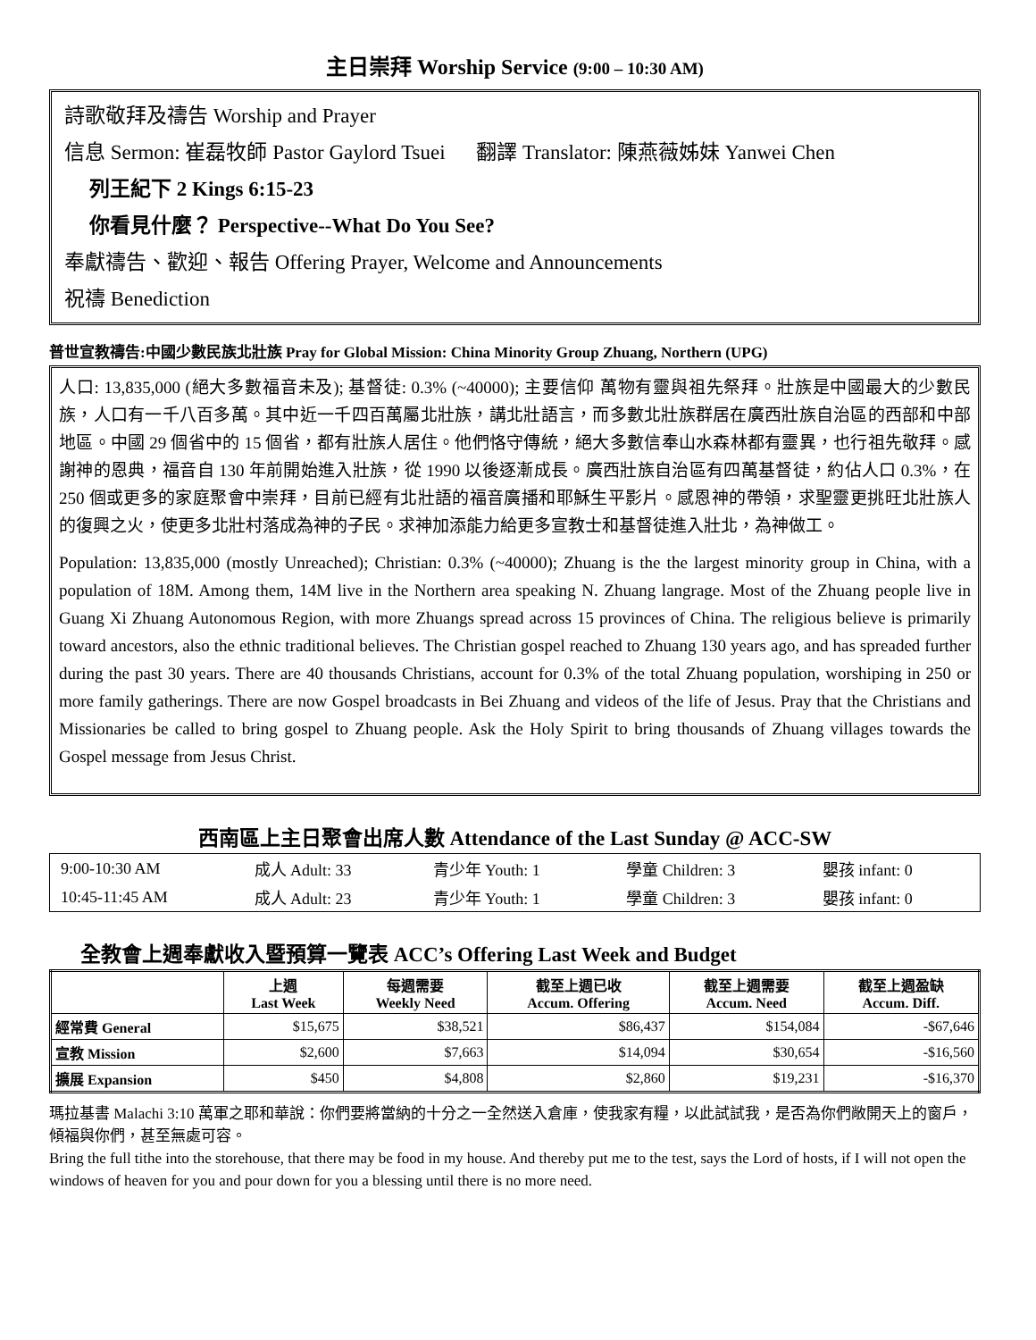主日崇拜 Worship Service (9:00 – 10:30 AM)
詩歌敬拜及禱告 Worship and Prayer
信息 Sermon: 崔磊牧師 Pastor Gaylord Tsuei 翻譯 Translator: 陳燕薇姊妹 Yanwei Chen
列王紀下 2 Kings 6:15-23
你看見什麼？ Perspective--What Do You See?
奉獻禱告、歡迎、報告 Offering Prayer, Welcome and Announcements
祝禱 Benediction
普世宣教禱告:中國少數民族北壯族 Pray for Global Mission: China Minority Group Zhuang, Northern (UPG)
人口: 13,835,000 (絕大多數福音未及); 基督徒: 0.3% (~40000); 主要信仰 萬物有靈與祖先祭拜。壯族是中國最大的少數民族，人口有一千八百多萬。其中近一千四百萬屬北壯族，講北壯語言，而多數北壯族群居在廣西壯族自治區的西部和中部地區。中國 29 個省中的 15 個省，都有壯族人居住。他們恪守傳統，絕大多數信奉山水森林都有靈異，也行祖先敬拜。感謝神的恩典，福音自 130 年前開始進入壯族，從 1990 以後逐漸成長。廣西壯族自治區有四萬基督徒，約佔人口 0.3%，在 250 個或更多的家庭聚會中崇拜，目前已經有北壯語的福音廣播和耶穌生平影片。感恩神的帶領，求聖靈更挑旺北壯族人的復興之火，使更多北壯村落成為神的子民。求神加添能力給更多宣教士和基督徒進入壯北，為神做工。
Population: 13,835,000 (mostly Unreached); Christian: 0.3% (~40000); Zhuang is the the largest minority group in China, with a population of 18M. Among them, 14M live in the Northern area speaking N. Zhuang langrage. Most of the Zhuang people live in Guang Xi Zhuang Autonomous Region, with more Zhuangs spread across 15 provinces of China. The religious believe is primarily toward ancestors, also the ethnic traditional believes. The Christian gospel reached to Zhuang 130 years ago, and has spreaded further during the past 30 years. There are 40 thousands Christians, account for 0.3% of the total Zhuang population, worshiping in 250 or more family gatherings. There are now Gospel broadcasts in Bei Zhuang and videos of the life of Jesus. Pray that the Christians and Missionaries be called to bring gospel to Zhuang people. Ask the Holy Spirit to bring thousands of Zhuang villages towards the Gospel message from Jesus Christ.
西南區上主日聚會出席人數 Attendance of the Last Sunday @ ACC-SW
| 9:00-10:30 AM | 成人 Adult: 33 | 青少年 Youth: 1 | 學童 Children: 3 | 嬰孩 infant: 0 |
| 10:45-11:45 AM | 成人 Adult: 23 | 青少年 Youth: 1 | 學童 Children: 3 | 嬰孩 infant: 0 |
全教會上週奉獻收入暨預算一覽表 ACC’s Offering Last Week and Budget
| | 上週 Last Week | 每週需要 Weekly Need | 截至上週已收 Accum. Offering | 截至上週需要 Accum. Need | 截至上週盈缺 Accum. Diff. |
| --- | --- | --- | --- | --- | --- |
| 經常費 General | $15,675 | $38,521 | $86,437 | $154,084 | -$67,646 |
| 宣教 Mission | $2,600 | $7,663 | $14,094 | $30,654 | -$16,560 |
| 擴展 Expansion | $450 | $4,808 | $2,860 | $19,231 | -$16,370 |
瑪拉基書 Malachi 3:10 萬軍之耶和華說：你們要將當納的十分之一全然送入倉庫，使我家有糧，以此試試我，是否為你們敞開天上的窗戶，傾福與你們，甚至無處可容。
Bring the full tithe into the storehouse, that there may be food in my house. And thereby put me to the test, says the Lord of hosts, if I will not open the windows of heaven for you and pour down for you a blessing until there is no more need.